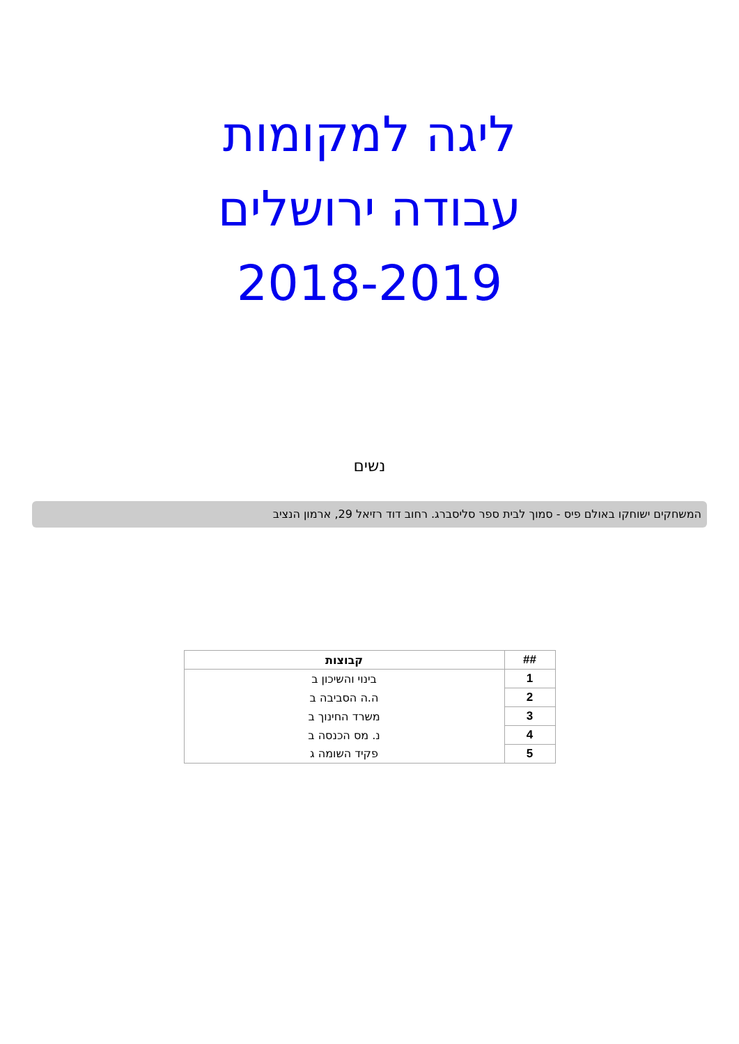ליגה למקומות
עבודה ירושלים
2018-2019
נשים
המשחקים ישוחקו באולם פיס - סמוך לבית ספר סליסברג. רחוב דוד רזיאל 29, ארמון הנציב
| ## | קבוצות |
| --- | --- |
| 1 | בינוי והשיכון ב |
| 2 | ה.ה הסביבה ב |
| 3 | משרד החינוך ב |
| 4 | נ. מס הכנסה ב |
| 5 | פקיד השומה ג |